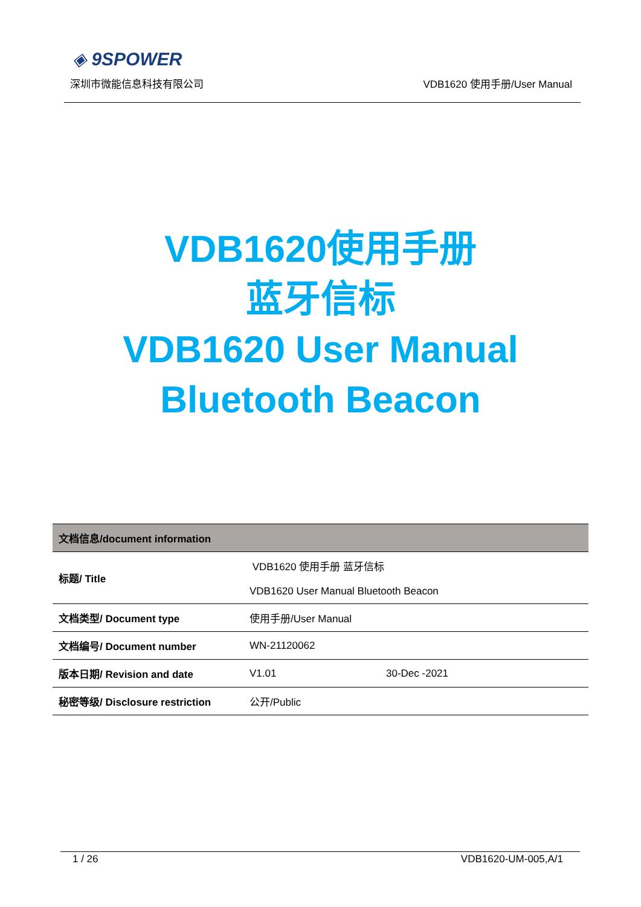◈ 9SPOWER
深圳市微能信息科技有限公司 VDB1620 使用手册/User Manual
VDB1620使用手册
蓝牙信标
VDB1620 User Manual
Bluetooth Beacon
| 文档信息/document information | | |
| --- | --- | --- |
| 标题/ Title | VDB1620 使用手册 蓝牙信标 | |
| | VDB1620 User Manual Bluetooth Beacon | |
| 文档类型/ Document type | 使用手册/User Manual | |
| 文档编号/ Document number | WN-21120062 | |
| 版本日期/ Revision and date | V1.01 | 30-Dec -2021 |
| 秘密等级/ Disclosure restriction | 公开/Public | |
1 / 26 VDB1620-UM-005,A/1